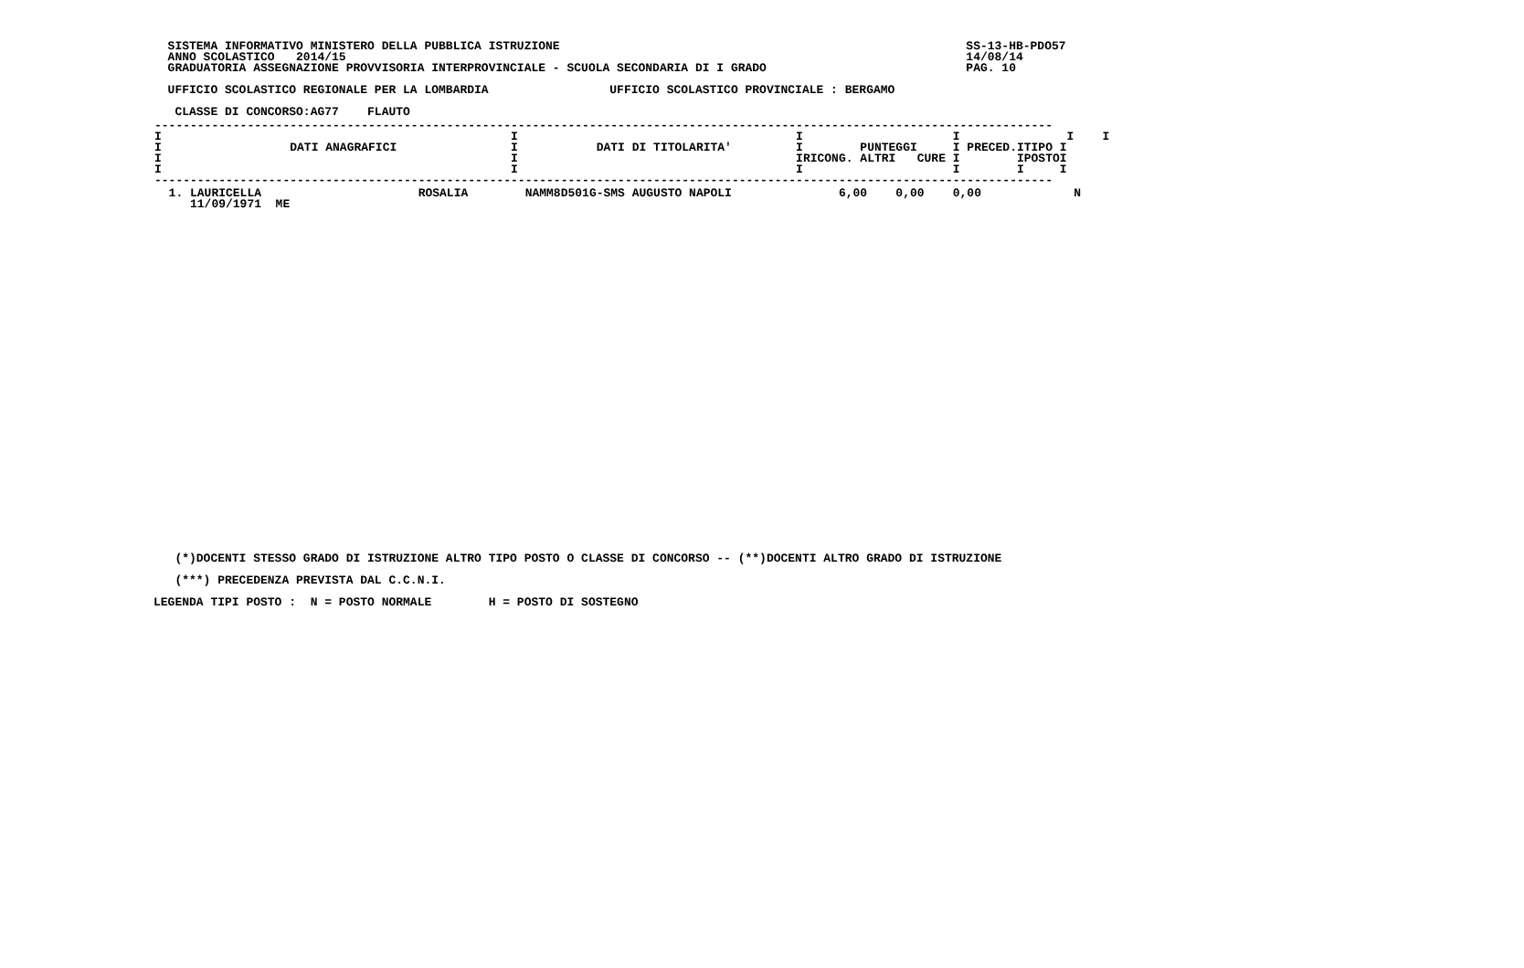SISTEMA INFORMATIVO MINISTERO DELLA PUBBLICA ISTRUZIONE                                                         SS-13-HB-PDO57
  ANNO SCOLASTICO   2014/15                                                                                       14/08/14
  GRADUATORIA ASSEGNAZIONE PROVVISORIA INTERPROVINCIALE - SCUOLA SECONDARIA DI I GRADO                            PAG. 10

  UFFICIO SCOLASTICO REGIONALE PER LA LOMBARDIA                 UFFICIO SCOLASTICO PROVINCIALE : BERGAMO

   CLASSE DI CONCORSO:AG77    FLAUTO
| ------------------------------------------------------------------------------------------------------------------------------ I I I I I I I DATI ANAGRAFICI I DATI DI TITOLARITA' I PUNTEGGI I PRECED.ITIPO I I I IRICONG. ALTRI CURE I IPOSTOI I I I I I I ------------------------------------------------------------------------------------------------------------------------------ |
| 1. LAURICELLA ROSALIA NAMM8D501G-SMS AUGUSTO NAPOLI 6,00 0,00 0,00 N 11/09/1971 ME |
   (*)DOCENTI STESSO GRADO DI ISTRUZIONE ALTRO TIPO POSTO O CLASSE DI CONCORSO -- (**)DOCENTI ALTRO GRADO DI ISTRUZIONE

   (***) PRECEDENZA PREVISTA DAL C.C.N.I.

LEGENDA TIPI POSTO :  N = POSTO NORMALE        H = POSTO DI SOSTEGNO